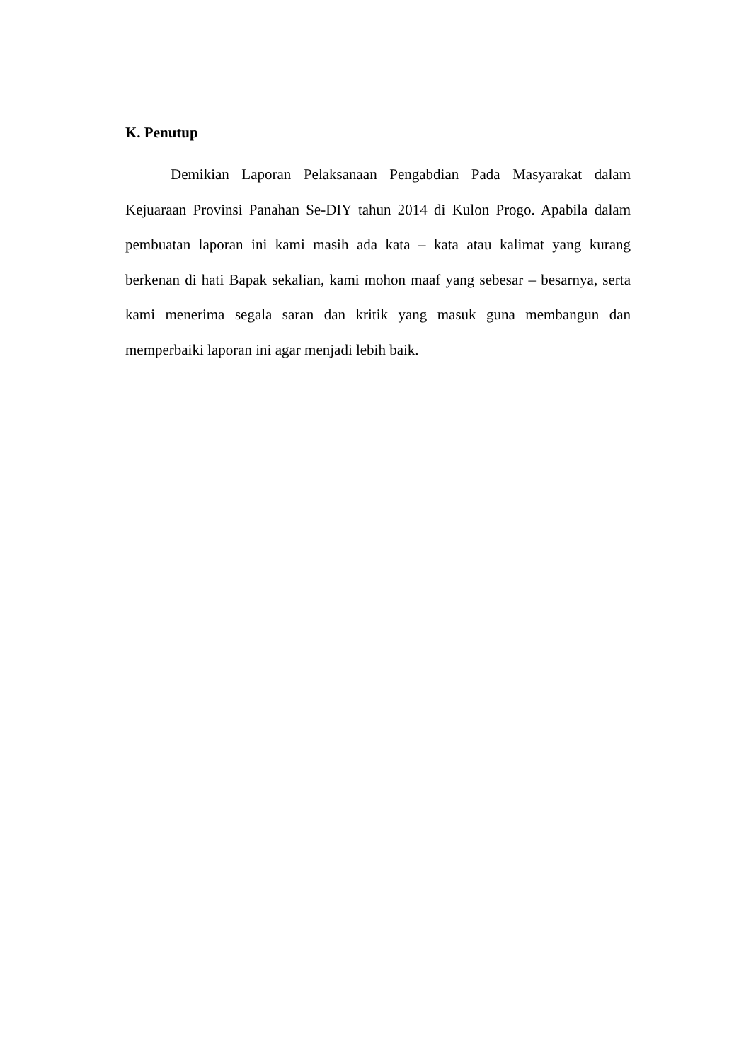K. Penutup
Demikian Laporan Pelaksanaan Pengabdian Pada Masyarakat dalam Kejuaraan Provinsi Panahan Se-DIY tahun 2014 di Kulon Progo. Apabila dalam pembuatan laporan ini kami masih ada kata – kata atau kalimat yang kurang berkenan di hati Bapak sekalian, kami mohon maaf yang sebesar – besarnya, serta kami menerima segala saran dan kritik yang masuk guna membangun dan memperbaiki laporan ini agar menjadi lebih baik.